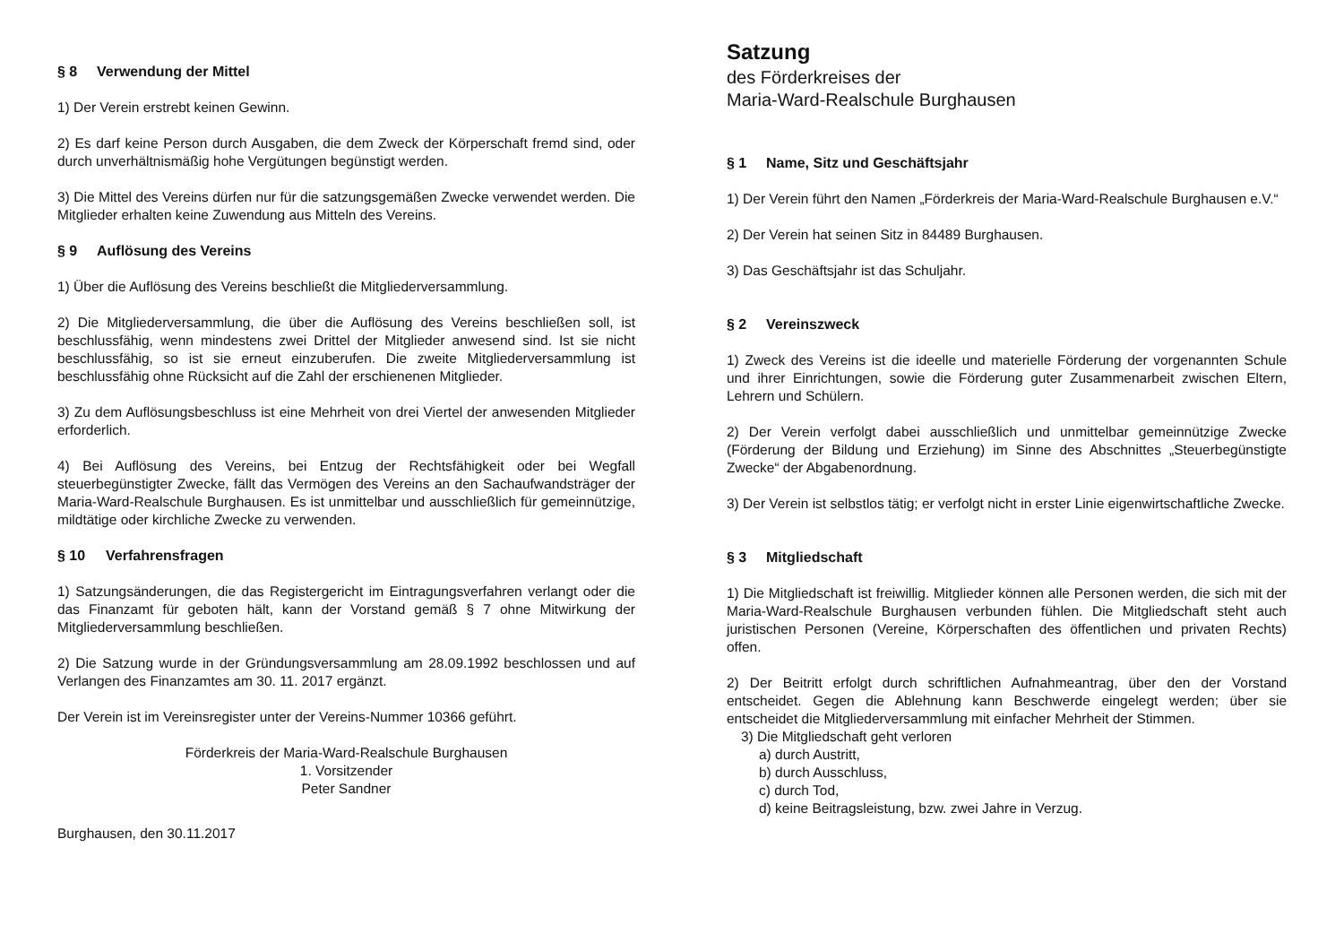§ 8 Verwendung der Mittel
1) Der Verein erstrebt keinen Gewinn.
2) Es darf keine Person durch Ausgaben, die dem Zweck der Körperschaft fremd sind, oder durch unverhältnismäßig hohe Vergütungen begünstigt werden.
3) Die Mittel des Vereins dürfen nur für die satzungsgemäßen Zwecke verwendet werden. Die Mitglieder erhalten keine Zuwendung aus Mitteln des Vereins.
§ 9 Auflösung des Vereins
1) Über die Auflösung des Vereins beschließt die Mitgliederversammlung.
2) Die Mitgliederversammlung, die über die Auflösung des Vereins beschließen soll, ist beschlussfähig, wenn mindestens zwei Drittel der Mitglieder anwesend sind. Ist sie nicht beschlussfähig, so ist sie erneut einzuberufen. Die zweite Mitgliederversammlung ist beschlussfähig ohne Rücksicht auf die Zahl der erschienenen Mitglieder.
3) Zu dem Auflösungsbeschluss ist eine Mehrheit von drei Viertel der anwesenden Mitglieder erforderlich.
4) Bei Auflösung des Vereins, bei Entzug der Rechtsfähigkeit oder bei Wegfall steuerbegünstigter Zwecke, fällt das Vermögen des Vereins an den Sachaufwandsträger der Maria-Ward-Realschule Burghausen. Es ist unmittelbar und ausschließlich für gemeinnützige, mildtätige oder kirchliche Zwecke zu verwenden.
§ 10 Verfahrensfragen
1) Satzungsänderungen, die das Registergericht im Eintragungsverfahren verlangt oder die das Finanzamt für geboten hält, kann der Vorstand gemäß § 7 ohne Mitwirkung der Mitgliederversammlung beschließen.
2) Die Satzung wurde in der Gründungsversammlung am 28.09.1992 beschlossen und auf Verlangen des Finanzamtes am 30. 11. 2017 ergänzt.
Der Verein ist im Vereinsregister unter der Vereins-Nummer 10366 geführt.
Förderkreis der Maria-Ward-Realschule Burghausen
1. Vorsitzender
Peter Sandner
Burghausen, den 30.11.2017
Satzung
des Förderkreises der
Maria-Ward-Realschule Burghausen
§ 1 Name, Sitz und Geschäftsjahr
1) Der Verein führt den Namen „Förderkreis der Maria-Ward-Realschule Burghausen e.V.“
2) Der Verein hat seinen Sitz in 84489 Burghausen.
3) Das Geschäftsjahr ist das Schuljahr.
§ 2 Vereinszweck
1) Zweck des Vereins ist die ideelle und materielle Förderung der vorgenannten Schule und ihrer Einrichtungen, sowie die Förderung guter Zusammenarbeit zwischen Eltern, Lehrern und Schülern.
2) Der Verein verfolgt dabei ausschließlich und unmittelbar gemeinnützige Zwecke (Förderung der Bildung und Erziehung) im Sinne des Abschnittes „Steuerbegünstigte Zwecke“ der Abgabenordnung.
3) Der Verein ist selbstlos tätig; er verfolgt nicht in erster Linie eigenwirtschaftliche Zwecke.
§ 3 Mitgliedschaft
1) Die Mitgliedschaft ist freiwillig. Mitglieder können alle Personen werden, die sich mit der Maria-Ward-Realschule Burghausen verbunden fühlen. Die Mitgliedschaft steht auch juristischen Personen (Vereine, Körperschaften des öffentlichen und privaten Rechts) offen.
2) Der Beitritt erfolgt durch schriftlichen Aufnahmeantrag, über den der Vorstand entscheidet. Gegen die Ablehnung kann Beschwerde eingelegt werden; über sie entscheidet die Mitgliederversammlung mit einfacher Mehrheit der Stimmen.
3) Die Mitgliedschaft geht verloren
a) durch Austritt,
b) durch Ausschluss,
c) durch Tod,
d) keine Beitragsleistung, bzw. zwei Jahre in Verzug.